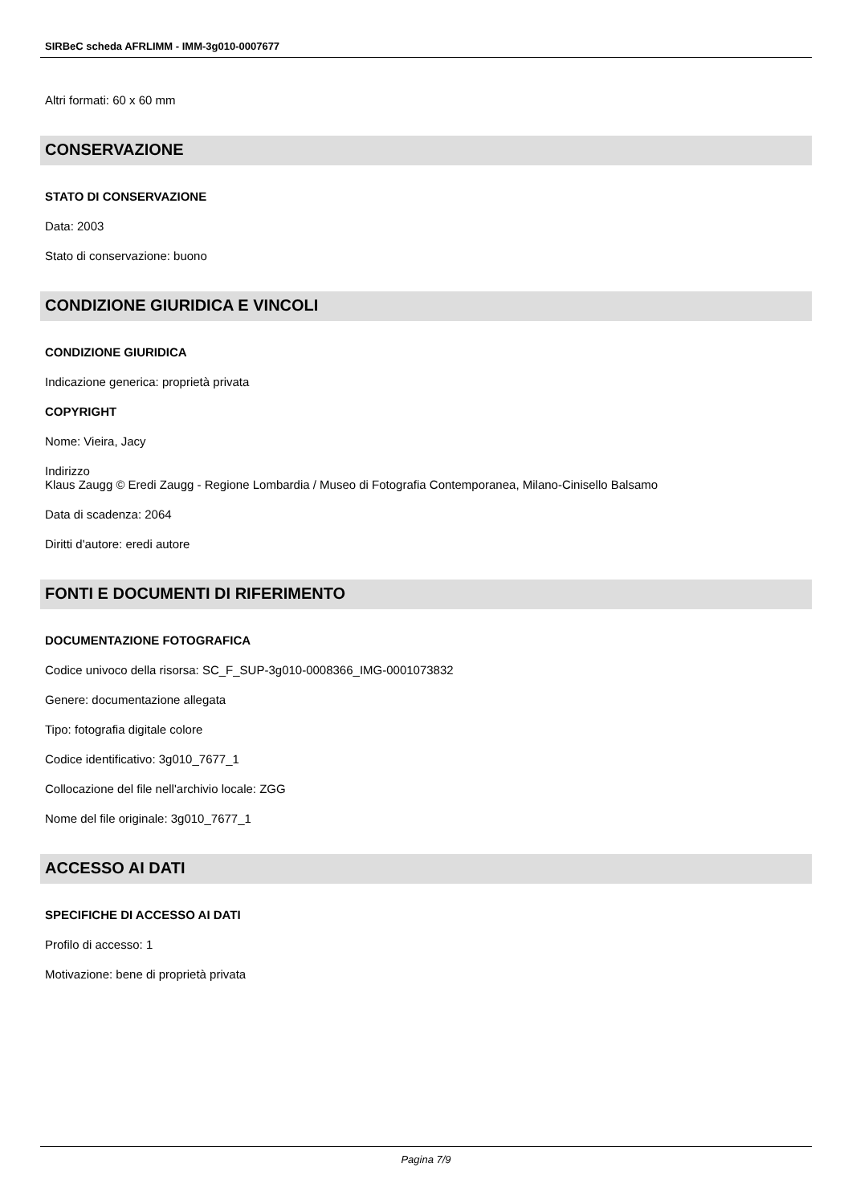SIRBeC scheda AFRLIMM - IMM-3g010-0007677
Altri formati: 60 x 60 mm
CONSERVAZIONE
STATO DI CONSERVAZIONE
Data: 2003
Stato di conservazione: buono
CONDIZIONE GIURIDICA E VINCOLI
CONDIZIONE GIURIDICA
Indicazione generica: proprietà privata
COPYRIGHT
Nome: Vieira, Jacy
Indirizzo
Klaus Zaugg © Eredi Zaugg - Regione Lombardia / Museo di Fotografia Contemporanea, Milano-Cinisello Balsamo
Data di scadenza: 2064
Diritti d'autore: eredi autore
FONTI E DOCUMENTI DI RIFERIMENTO
DOCUMENTAZIONE FOTOGRAFICA
Codice univoco della risorsa: SC_F_SUP-3g010-0008366_IMG-0001073832
Genere: documentazione allegata
Tipo: fotografia digitale colore
Codice identificativo: 3g010_7677_1
Collocazione del file nell'archivio locale: ZGG
Nome del file originale: 3g010_7677_1
ACCESSO AI DATI
SPECIFICHE DI ACCESSO AI DATI
Profilo di accesso: 1
Motivazione: bene di proprietà privata
Pagina 7/9